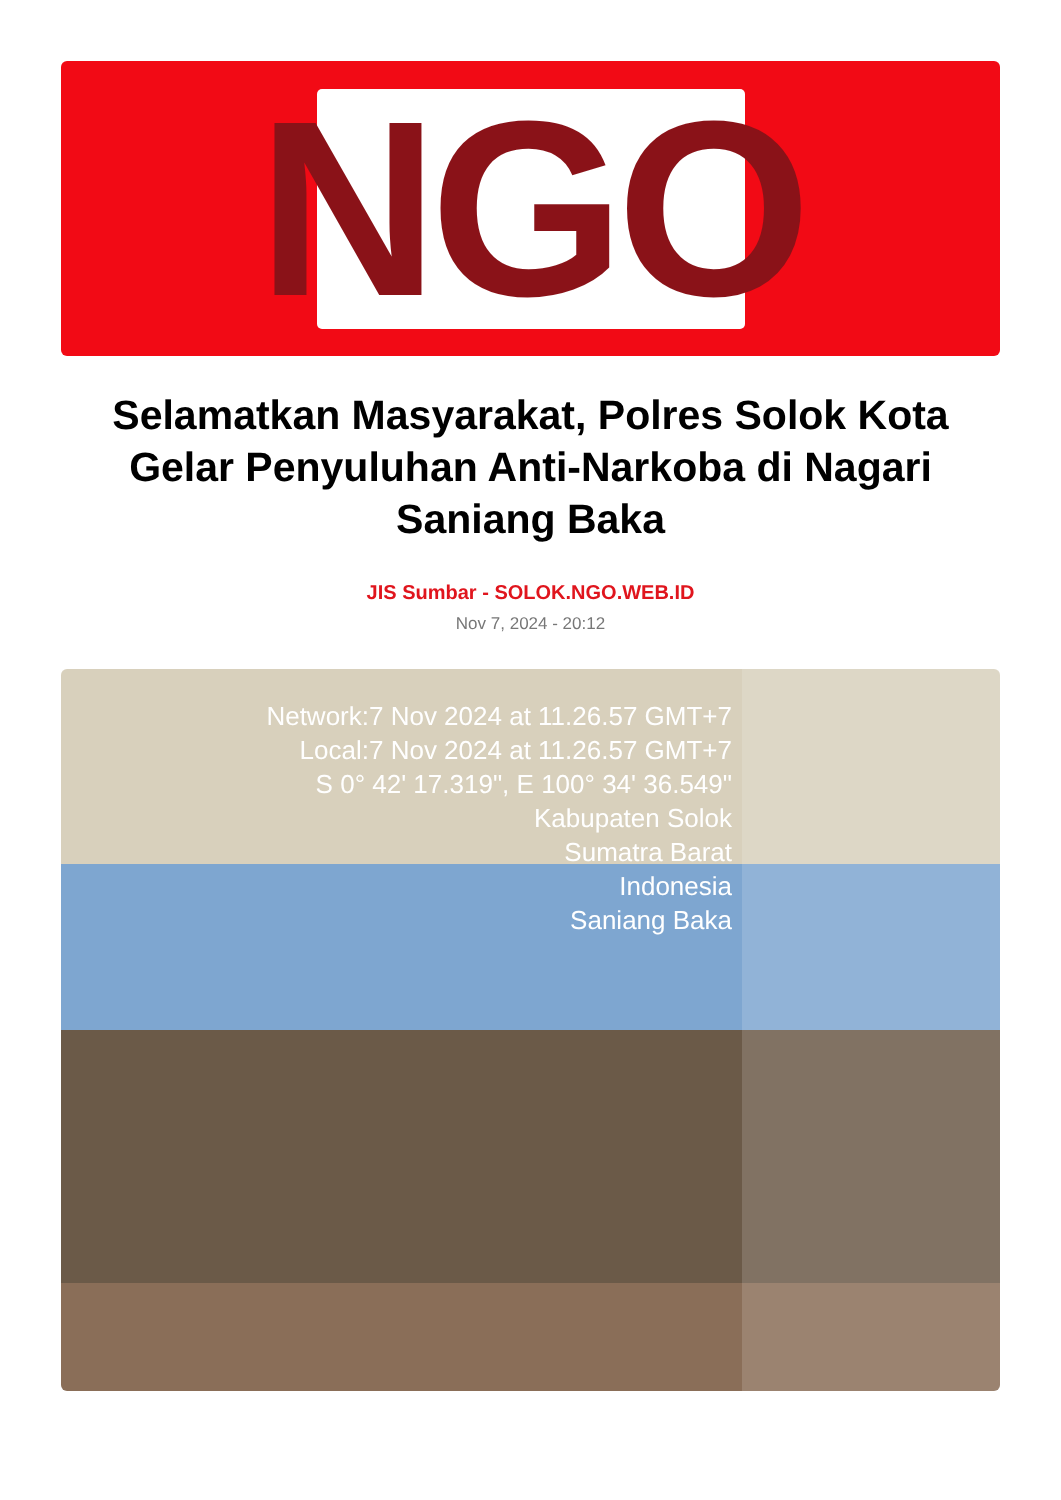NGO
Selamatkan Masyarakat, Polres Solok Kota Gelar Penyuluhan Anti-Narkoba di Nagari Saniang Baka
JIS Sumbar - SOLOK.NGO.WEB.ID
Nov 7, 2024 - 20:12
Network:7 Nov 2024 at 11.26.57 GMT+7
Local:7 Nov 2024 at 11.26.57 GMT+7
S 0° 42' 17.319", E 100° 34' 36.549"
Kabupaten Solok
Sumatra Barat
Indonesia
Saniang Baka